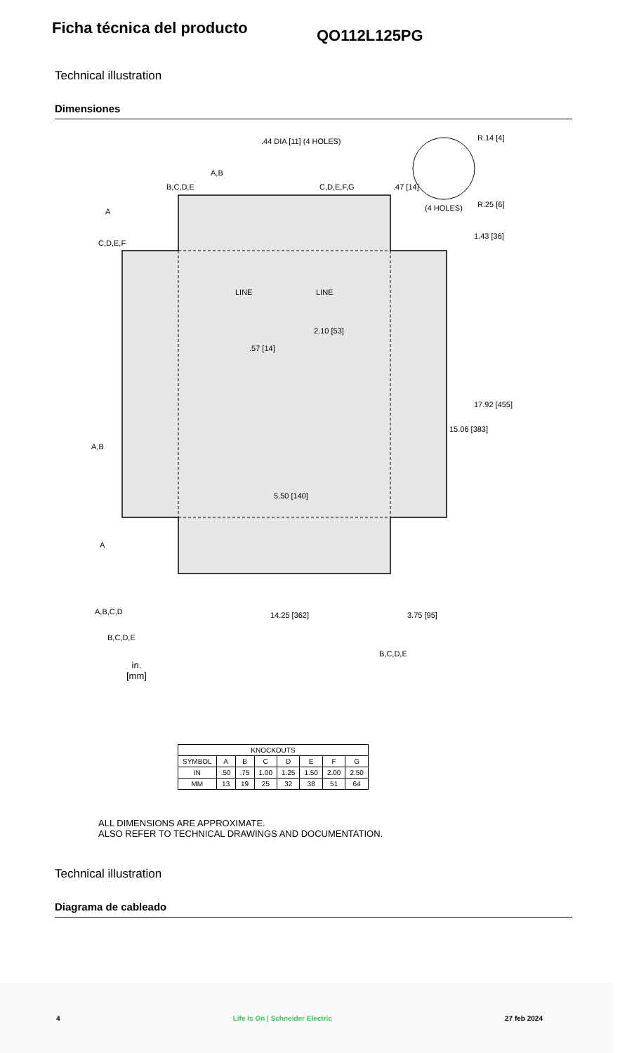Ficha técnica del producto
QO112L125PG
Technical illustration
Dimensiones
.44 DIA [11] (4 HOLES)
LINE LINE
2.10 [53]
.57 [14]
1.43 [36]
17.92 [455]
15.06 [383]
5.50 [140]
14.25 [362] 3.75 [95]
R.14 [4]
R.25 [6]
.47 [14]
(4 HOLES)
A
C,D,E,F
B,C,D,E
A,B
C,D,E,F,G
A,B
A
A,B,C,D
B,C,D,E
B,C,D,E
in.
[mm]
| KNOCKOUTS | | | | | | | |
| --- | --- | --- | --- | --- | --- | --- | --- |
| SYMBOL | A | B | C | D | E | F | G |
| IN | .50 | .75 | 1.00 | 1.25 | 1.50 | 2.00 | 2.50 |
| MM | 13 | 19 | 25 | 32 | 38 | 51 | 64 |
ALL DIMENSIONS ARE APPROXIMATE.
ALSO REFER TO TECHNICAL DRAWINGS AND DOCUMENTATION.
Technical illustration
Diagrama de cableado
4 Life Is On | Schneider Electric 27 feb 2024